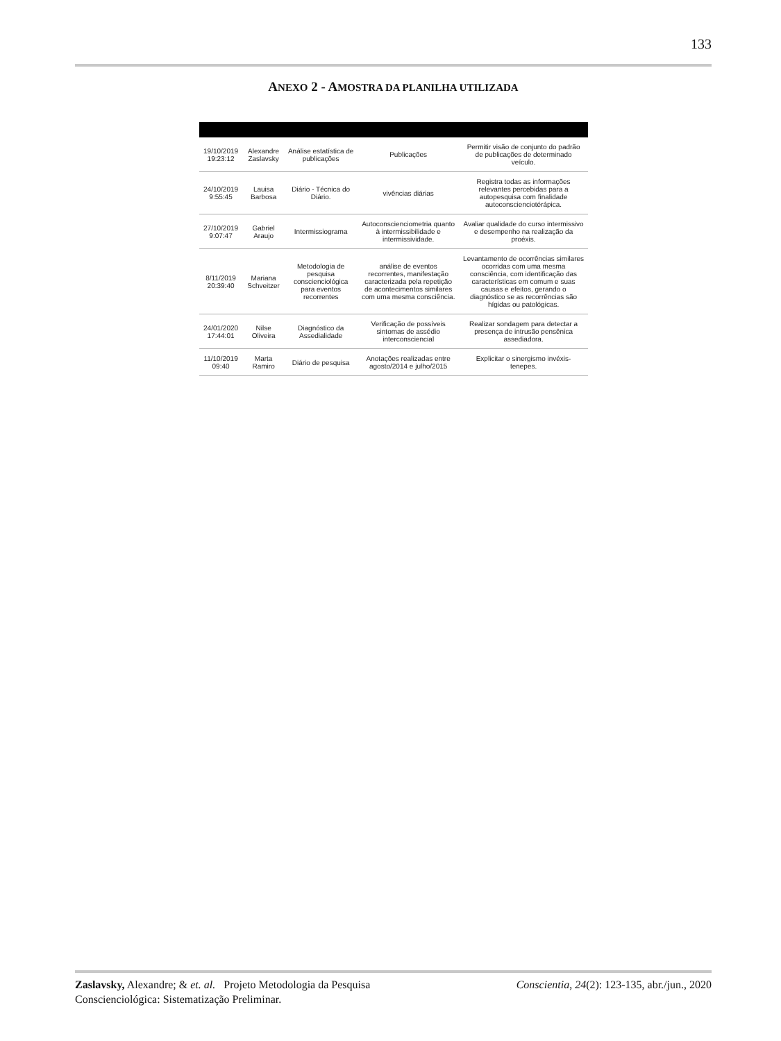133
ANEXO 2 - AMOSTRA DA PLANILHA UTILIZADA
| 19/10/2019 19:23:12 | Alexandre Zaslavsky | Análise estatística de publicações | Publicações | Permitir visão de conjunto do padrão de publicações de determinado veículo. |
| 24/10/2019 9:55:45 | Lauisa Barbosa | Diário - Técnica do Diário. | vivências diárias | Registra todas as informações relevantes percebidas para a autopesquisa com finalidade autoconscienciotérápica. |
| 27/10/2019 9:07:47 | Gabriel Araujo | Intermissiograma | Autoconscienciometria quanto à intermissibilidade e intermissividade. | Avaliar qualidade do curso intermissivo e desempenho na realização da proéxis. |
| 8/11/2019 20:39:40 | Mariana Schveitzer | Metodologia de pesquisa conscienciológica para eventos recorrentes | análise de eventos recorrentes, manifestação caracterizada pela repetição de acontecimentos similares com uma mesma consciência. | Levantamento de ocorrências similares ocorridas com uma mesma consciência, com identificação das características em comum e suas causas e efeitos, gerando o diagnóstico se as recorrências são hígidas ou patológicas. |
| 24/01/2020 17:44:01 | Nilse Oliveira | Diagnóstico da Assedialidade | Verificação de possíveis sintomas de assédio interconsciencial | Realizar sondagem para detectar a presença de intrusão pensênica assediadora. |
| 11/10/2019 09:40 | Marta Ramiro | Diário de pesquisa | Anotações realizadas entre agosto/2014 e julho/2015 | Explicitar o sinergismo invéxis-tenepes. |
Zaslavsky, Alexandre; & et. al. Projeto Metodologia da Pesquisa Conscienciológica: Sistematização Preliminar.
Conscientia, 24(2): 123-135, abr./jun., 2020